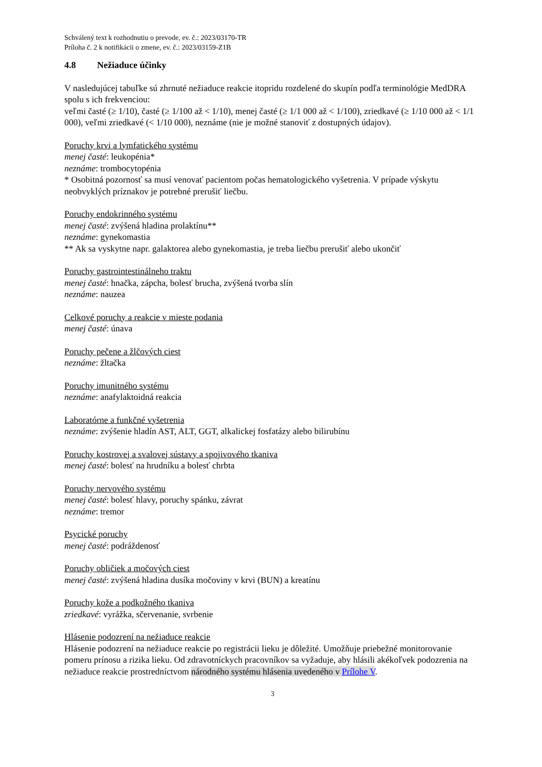Schválený text k rozhodnutiu o prevode, ev. č.: 2023/03170-TR
Príloha č. 2 k notifikácii o zmene, ev. č.: 2023/03159-Z1B
4.8 Nežiaduce účinky
V nasledujúcej tabuľke sú zhrnuté nežiaduce reakcie itopridu rozdelené do skupín podľa terminológie MedDRA spolu s ich frekvenciou:
veľmi časté (≥ 1/10), časté (≥ 1/100 až < 1/10), menej časté (≥ 1/1 000 až < 1/100), zriedkavé (≥ 1/10 000 až < 1/1 000), veľmi zriedkavé (< 1/10 000), neznáme (nie je možné stanoviť z dostupných údajov).
Poruchy krvi a lymfatického systému
menej časté: leukopénia*
neznáme: trombocytopénia
* Osobitná pozornosť sa musí venovať pacientom počas hematologického vyšetrenia. V prípade výskytu neobvyklých príznakov je potrebné prerušiť liečbu.
Poruchy endokrinného systému
menej časté: zvýšená hladina prolaktínu**
neznáme: gynekomastia
** Ak sa vyskytne napr. galaktorea alebo gynekomastia, je treba liečbu prerušiť alebo ukončiť
Poruchy gastrointestinálneho traktu
menej časté: hnačka, zápcha, bolesť brucha, zvýšená tvorba slín
neznáme: nauzea
Celkové poruchy a reakcie v mieste podania
menej časté: únava
Poruchy pečene a žlčových ciest
neznáme: žltačka
Poruchy imunitného systému
neznáme: anafylaktoidná reakcia
Laboratórne a funkčné vyšetrenia
neznáme: zvýšenie hladín AST, ALT, GGT, alkalickej fosfatázy alebo bilirubínu
Poruchy kostrovej a svalovej sústavy a spojivového tkaniva
menej časté: bolesť na hrudníku a bolesť chrbta
Poruchy nervového systému
menej časté: bolesť hlavy, poruchy spánku, závrat
neznáme: tremor
Psycické poruchy
menej časté: podráždenosť
Poruchy obličiek a močových ciest
menej časté: zvýšená hladina dusíka močoviny v krvi (BUN) a kreatínu
Poruchy kože a podkožného tkaniva
zriedkavé: vyrážka, sčervenanie, svrbenie
Hlásenie podozrení na nežiaduce reakcie
Hlásenie podozrení na nežiaduce reakcie po registrácii lieku je dôležité. Umožňuje priebežné monitorovanie pomeru prínosu a rizika lieku. Od zdravotníckych pracovníkov sa vyžaduje, aby hlásili akékoľvek podozrenia na nežiaduce reakcie prostredníctvom národného systému hlásenia uvedeného v Prílohe V.
3